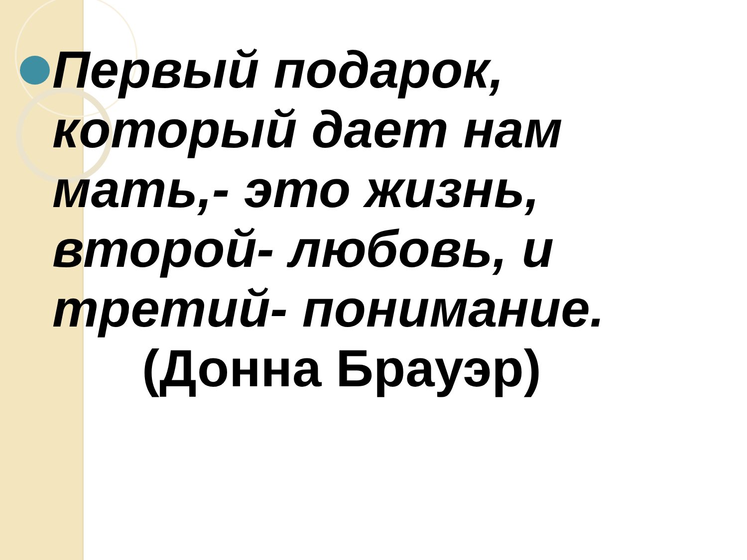Первый подарок, который дает нам мать,- это жизнь, второй- любовь, и третий- понимание.
(Донна Брауэр)